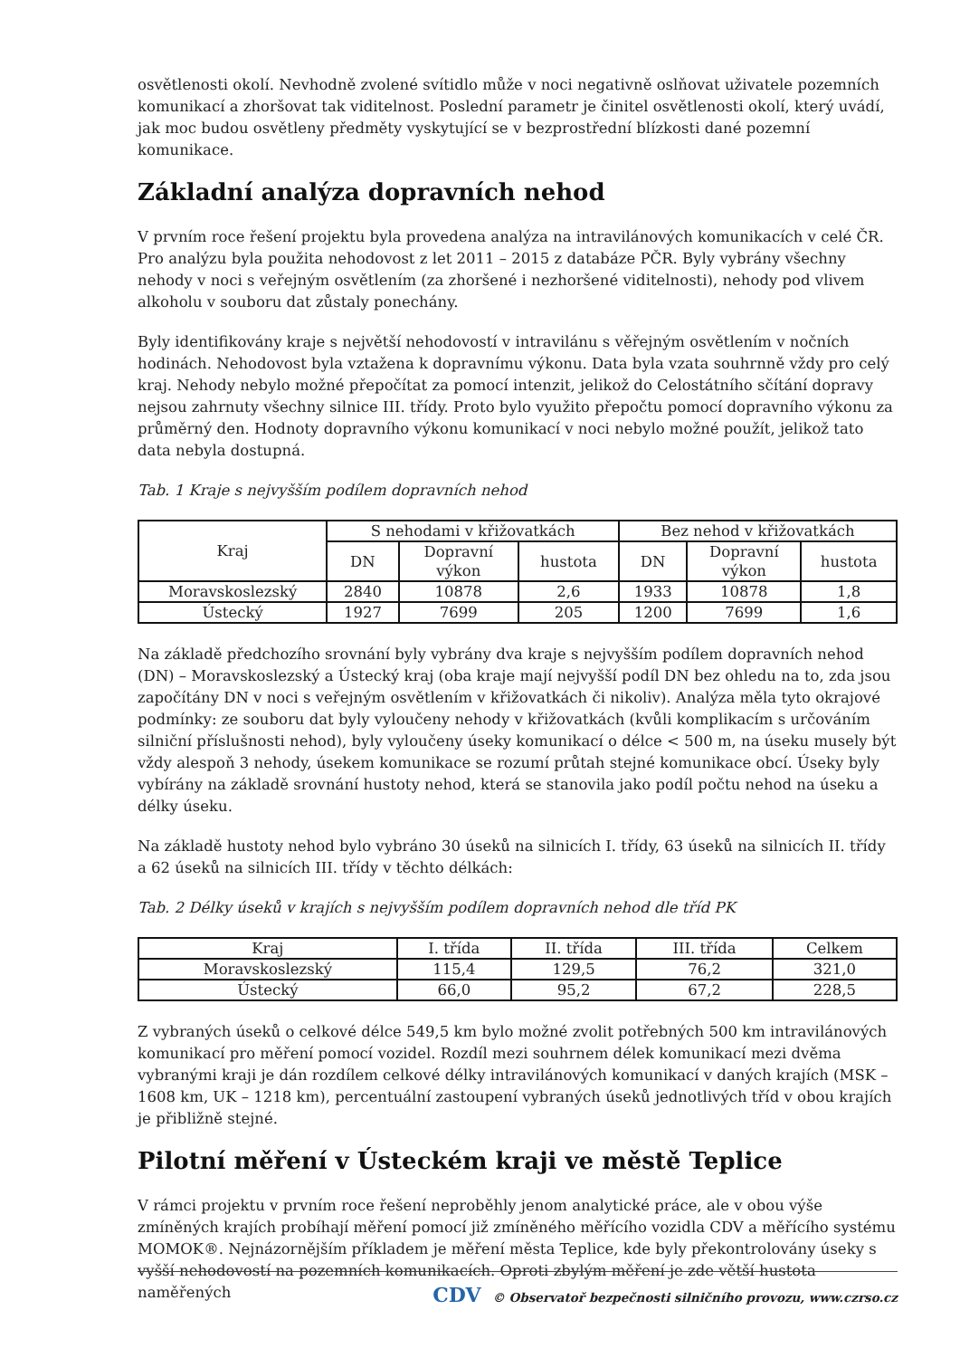osvětlenosti okolí. Nevhodně zvolené svítidlo může v noci negativně oslňovat uživatele pozemních komunikací a zhoršovat tak viditelnost. Poslední parametr je činitel osvětlenosti okolí, který uvádí, jak moc budou osvětleny předměty vyskytující se v bezprostřední blízkosti dané pozemní komunikace.
Základní analýza dopravních nehod
V prvním roce řešení projektu byla provedena analýza na intravilánových komunikacích v celé ČR. Pro analýzu byla použita nehodovost z let 2011 – 2015 z databáze PČR. Byly vybrány všechny nehody v noci s veřejným osvětlením (za zhoršené i nezhoršené viditelnosti), nehody pod vlivem alkoholu v souboru dat zůstaly ponechány.
Byly identifikovány kraje s největší nehodovostí v intravilánu s věřejným osvětlením v nočních hodinách. Nehodovost byla vztažena k dopravnímu výkonu. Data byla vzata souhrnně vždy pro celý kraj. Nehody nebylo možné přepočítat za pomocí intenzit, jelikož do Celostátního sčítání dopravy nejsou zahrnuty všechny silnice III. třídy. Proto bylo využito přepočtu pomocí dopravního výkonu za průměrný den. Hodnoty dopravního výkonu komunikací v noci nebylo možné použít, jelikož tato data nebyla dostupná.
Tab. 1 Kraje s nejvyšším podílem dopravních nehod
| Kraj | S nehodami v křižovatkách | | | Bez nehod v křižovatkách | | |
| --- | --- | --- | --- | --- | --- | --- |
| | DN | Dopravní výkon | hustota | DN | Dopravní výkon | hustota |
| Moravskoslezský | 2840 | 10878 | 2,6 | 1933 | 10878 | 1,8 |
| Ústecký | 1927 | 7699 | 205 | 1200 | 7699 | 1,6 |
Na základě předchozího srovnání byly vybrány dva kraje s nejvyšším podílem dopravních nehod (DN) – Moravskoslezský a Ústecký kraj (oba kraje mají nejvyšší podíl DN bez ohledu na to, zda jsou započítány DN v noci s veřejným osvětlením v křižovatkách či nikoliv). Analýza měla tyto okrajové podmínky: ze souboru dat byly vyloučeny nehody v křižovatkách (kvůli komplikacím s určováním silniční příslušnosti nehod), byly vyloučeny úseky komunikací o délce < 500 m, na úseku musely být vždy alespoň 3 nehody, úsekem komunikace se rozumí průtah stejné komunikace obcí. Úseky byly vybírány na základě srovnání hustoty nehod, která se stanovila jako podíl počtu nehod na úseku a délky úseku.
Na základě hustoty nehod bylo vybráno 30 úseků na silnicích I. třídy, 63 úseků na silnicích II. třídy a 62 úseků na silnicích III. třídy v těchto délkách:
Tab. 2 Délky úseků v krajích s nejvyšším podílem dopravních nehod dle tříd PK
| Kraj | I. třída | II. třída | III. třída | Celkem |
| --- | --- | --- | --- | --- |
| Moravskoslezský | 115,4 | 129,5 | 76,2 | 321,0 |
| Ústecký | 66,0 | 95,2 | 67,2 | 228,5 |
Z vybraných úseků o celkové délce 549,5 km bylo možné zvolit potřebných 500 km intravilánových komunikací pro měření pomocí vozidel. Rozdíl mezi souhrnem délek komunikací mezi dvěma vybranými kraji je dán rozdílem celkové délky intravilánových komunikací v daných krajích (MSK – 1608 km, UK – 1218 km), percentuální zastoupení vybraných úseků jednotlivých tříd v obou krajích je přibližně stejné.
Pilotní měření v Ústeckém kraji ve městě Teplice
V rámci projektu v prvním roce řešení neproběhly jenom analytické práce, ale v obou výše zmíněných krajích probíhají měření pomocí již zmíněného měřícího vozidla CDV a měřícího systému MOMOK®. Nejnázornějším příkladem je měření města Teplice, kde byly překontrolovány úseky s vyšší nehodovostí na pozemních komunikacích. Oproti zbylým měření je zde větší hustota naměřených
CDV © Observatoř bezpečnosti silničního provozu, www.czrso.cz